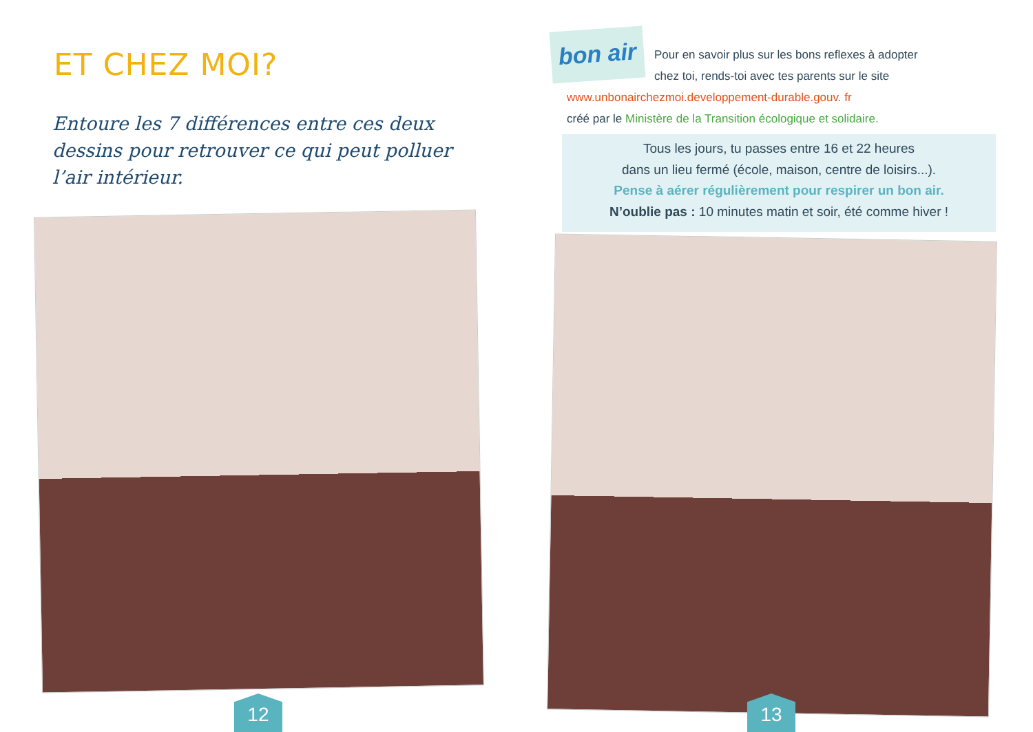ET CHEZ MOI?
Entoure les 7 différences entre ces deux dessins pour retrouver ce qui peut polluer l’air intérieur.
12
bon air
Pour en savoir plus sur les bons reflexes à adopter chez toi, rends-toi avec tes parents sur le site
www.unbonairchezmoi.developpement-durable.gouv. fr
créé par le Ministère de la Transition écologique et solidaire.
Tous les jours, tu passes entre 16 et 22 heures
dans un lieu fermé (école, maison, centre de loisirs...).
Pense à aérer régulièrement pour respirer un bon air.
N’oublie pas : 10 minutes matin et soir, été comme hiver !
13